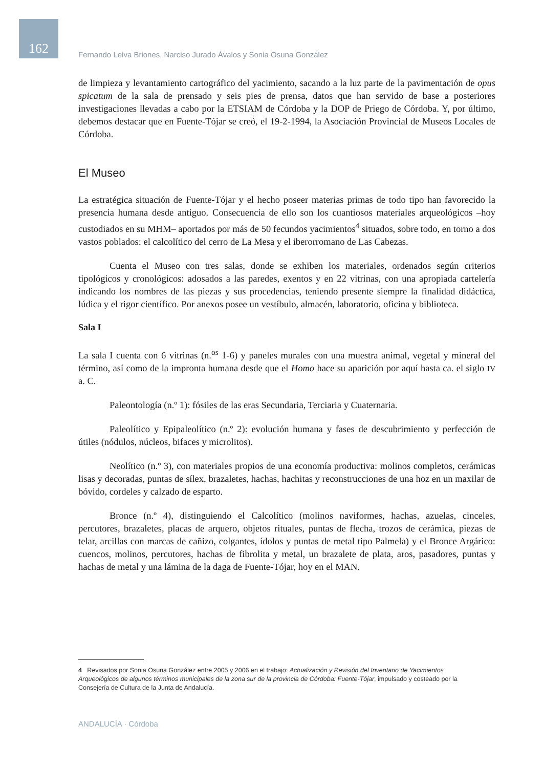162
Fernando Leiva Briones, Narciso Jurado Ávalos y Sonia Osuna González
de limpieza y levantamiento cartográfico del yacimiento, sacando a la luz parte de la pavimentación de opus spicatum de la sala de prensado y seis pies de prensa, datos que han servido de base a posteriores investigaciones llevadas a cabo por la ETSIAM de Córdoba y la DOP de Priego de Córdoba. Y, por último, debemos destacar que en Fuente-Tójar se creó, el 19-2-1994, la Asociación Provincial de Museos Locales de Córdoba.
El Museo
La estratégica situación de Fuente-Tójar y el hecho poseer materias primas de todo tipo han favorecido la presencia humana desde antiguo. Consecuencia de ello son los cuantiosos materiales arqueológicos –hoy custodiados en su MHM– aportados por más de 50 fecundos yacimientos<sup>4</sup> situados, sobre todo, en torno a dos vastos poblados: el calcolítico del cerro de La Mesa y el iberorromano de Las Cabezas.
Cuenta el Museo con tres salas, donde se exhiben los materiales, ordenados según criterios tipológicos y cronológicos: adosados a las paredes, exentos y en 22 vitrinas, con una apropiada cartelería indicando los nombres de las piezas y sus procedencias, teniendo presente siempre la finalidad didáctica, lúdica y el rigor científico. Por anexos posee un vestíbulo, almacén, laboratorio, oficina y biblioteca.
Sala I
La sala I cuenta con 6 vitrinas (n.<sup>os</sup> 1-6) y paneles murales con una muestra animal, vegetal y mineral del término, así como de la impronta humana desde que el Homo hace su aparición por aquí hasta ca. el siglo IV a. C.
Paleontología (n.º 1): fósiles de las eras Secundaria, Terciaria y Cuaternaria.
Paleolítico y Epipaleolítico (n.º 2): evolución humana y fases de descubrimiento y perfección de útiles (nódulos, núcleos, bifaces y microlitos).
Neolítico (n.º 3), con materiales propios de una economía productiva: molinos completos, cerámicas lisas y decoradas, puntas de sílex, brazaletes, hachas, hachitas y reconstrucciones de una hoz en un maxilar de bóvido, cordeles y calzado de esparto.
Bronce (n.º 4), distinguiendo el Calcolítico (molinos naviformes, hachas, azuelas, cinceles, percutores, brazaletes, placas de arquero, objetos rituales, puntas de flecha, trozos de cerámica, piezas de telar, arcillas con marcas de cañizo, colgantes, ídolos y puntas de metal tipo Palmela) y el Bronce Argárico: cuencos, molinos, percutores, hachas de fibrolita y metal, un brazalete de plata, aros, pasadores, puntas y hachas de metal y una lámina de la daga de Fuente-Tójar, hoy en el MAN.
4 Revisados por Sonia Osuna González entre 2005 y 2006 en el trabajo: Actualización y Revisión del Inventario de Yacimientos Arqueológicos de algunos términos municipales de la zona sur de la provincia de Córdoba: Fuente-Tójar, impulsado y costeado por la Consejería de Cultura de la Junta de Andalucía.
ANDALUCÍA · Córdoba